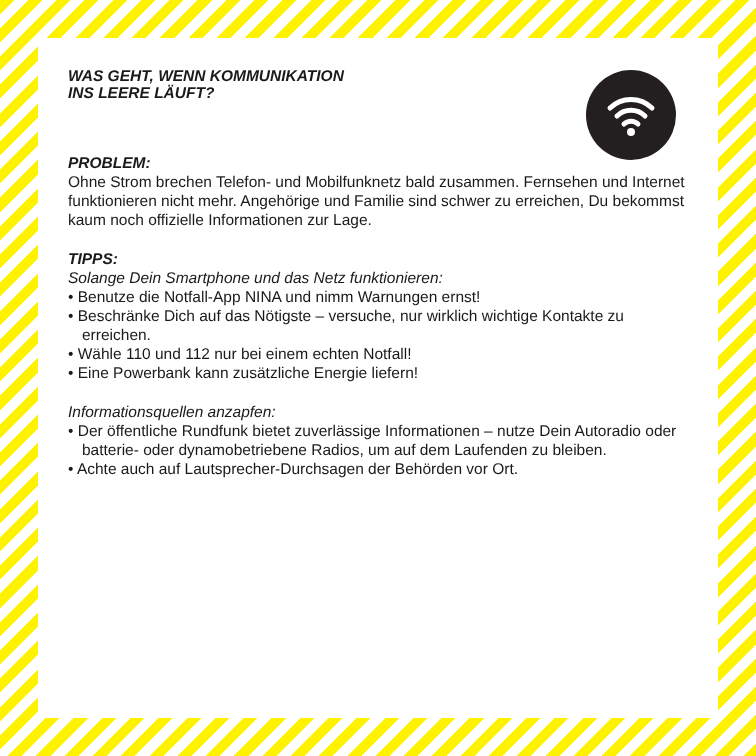WAS GEHT, WENN KOMMUNIKATION
INS LEERE LÄUFT?
PROBLEM:
Ohne Strom brechen Telefon- und Mobilfunknetz bald zusammen. Fernsehen und Internet funktionieren nicht mehr. Angehörige und Familie sind schwer zu erreichen, Du bekommst kaum noch offizielle Informationen zur Lage.
TIPPS:
Solange Dein Smartphone und das Netz funktionieren:
• Benutze die Notfall-App NINA und nimm Warnungen ernst!
• Beschränke Dich auf das Nötigste – versuche, nur wirklich wichtige Kontakte zu erreichen.
• Wähle 110 und 112 nur bei einem echten Notfall!
• Eine Powerbank kann zusätzliche Energie liefern!
Informationsquellen anzapfen:
• Der öffentliche Rundfunk bietet zuverlässige Informationen – nutze Dein Autoradio oder batterie- oder dynamobetriebene Radios, um auf dem Laufenden zu bleiben.
• Achte auch auf Lautsprecher-Durchsagen der Behörden vor Ort.